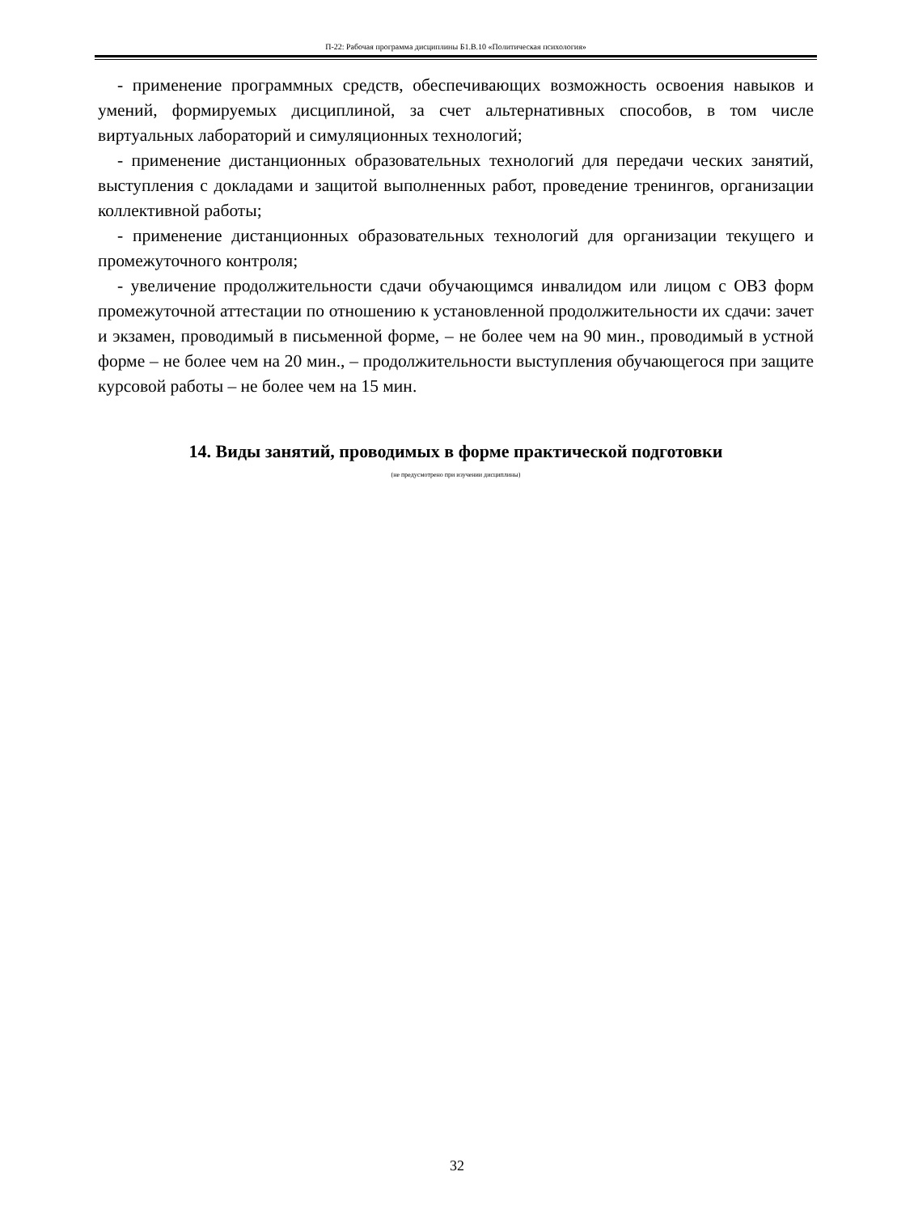П-22: Рабочая программа дисциплины Б1.В.10 «Политическая психология»
- применение программных средств, обеспечивающих возможность освоения навыков и умений, формируемых дисциплиной, за счет альтернативных способов, в том числе виртуальных лабораторий и симуляционных технологий;
- применение дистанционных образовательных технологий для передачи ческих занятий, выступления с докладами и защитой выполненных работ, проведение тренингов, организации коллективной работы;
- применение дистанционных образовательных технологий для организации текущего и промежуточного контроля;
- увеличение продолжительности сдачи обучающимся инвалидом или лицом с ОВЗ форм промежуточной аттестации по отношению к установленной продолжительности их сдачи: зачет и экзамен, проводимый в письменной форме, – не более чем на 90 мин., проводимый в устной форме – не более чем на 20 мин., – продолжительности выступления обучающегося при защите курсовой работы – не более чем на 15 мин.
14. Виды занятий, проводимых в форме практической подготовки
(не предусмотрено при изучении дисциплины)
32